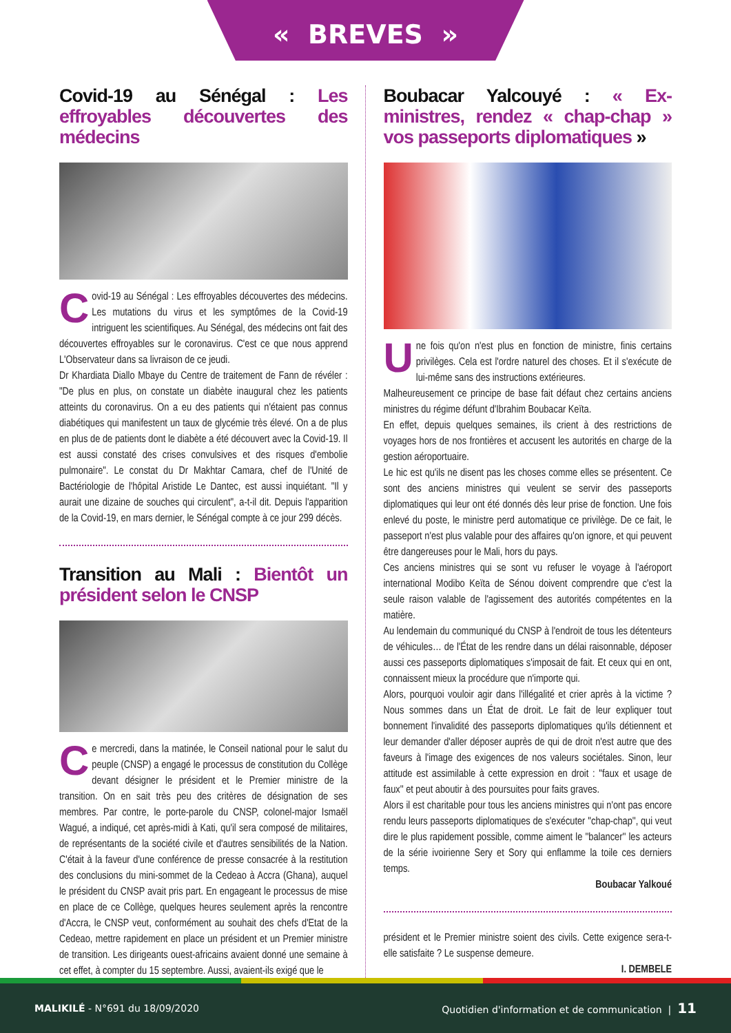« BREVES »
Covid-19 au Sénégal : Les effroyables découvertes des médecins
Covid-19 au Sénégal : Les effroyables découvertes des médecins. Les mutations du virus et les symptômes de la Covid-19 intriguent les scientifiques. Au Sénégal, des médecins ont fait des découvertes effroyables sur le coronavirus. C'est ce que nous apprend L'Observateur dans sa livraison de ce jeudi.
Dr Khardiata Diallo Mbaye du Centre de traitement de Fann de révéler : "De plus en plus, on constate un diabète inaugural chez les patients atteints du coronavirus. On a eu des patients qui n'étaient pas connus diabétiques qui manifestent un taux de glycémie très élevé. On a de plus en plus de de patients dont le diabète a été découvert avec la Covid-19. Il est aussi constaté des crises convulsives et des risques d'embolie pulmonaire". Le constat du Dr Makhtar Camara, chef de l'Unité de Bactériologie de l'hôpital Aristide Le Dantec, est aussi inquiétant. "Il y aurait une dizaine de souches qui circulent", a-t-il dit. Depuis l'apparition de la Covid-19, en mars dernier, le Sénégal compte à ce jour 299 décès.
Transition au Mali : Bientôt un président selon le CNSP
Ce mercredi, dans la matinée, le Conseil national pour le salut du peuple (CNSP) a engagé le processus de constitution du Collège devant désigner le président et le Premier ministre de la transition. On en sait très peu des critères de désignation de ses membres. Par contre, le porte-parole du CNSP, colonel-major Ismaël Wagué, a indiqué, cet après-midi à Kati, qu'il sera composé de militaires, de représentants de la société civile et d'autres sensibilités de la Nation. C'était à la faveur d'une conférence de presse consacrée à la restitution des conclusions du mini-sommet de la Cedeao à Accra (Ghana), auquel le président du CNSP avait pris part. En engageant le processus de mise en place de ce Collège, quelques heures seulement après la rencontre d'Accra, le CNSP veut, conformément au souhait des chefs d'Etat de la Cedeao, mettre rapidement en place un président et un Premier ministre de transition. Les dirigeants ouest-africains avaient donné une semaine à cet effet, à compter du 15 septembre. Aussi, avaient-ils exigé que le
Boubacar Yalcouyé : « Ex-ministres, rendez « chap-chap » vos passeports diplomatiques »
Une fois qu'on n'est plus en fonction de ministre, finis certains privilèges. Cela est l'ordre naturel des choses. Et il s'exécute de lui-même sans des instructions extérieures.
Malheureusement ce principe de base fait défaut chez certains anciens ministres du régime défunt d'Ibrahim Boubacar Keïta.
En effet, depuis quelques semaines, ils crient à des restrictions de voyages hors de nos frontières et accusent les autorités en charge de la gestion aéroportuaire.
Le hic est qu'ils ne disent pas les choses comme elles se présentent. Ce sont des anciens ministres qui veulent se servir des passeports diplomatiques qui leur ont été donnés dès leur prise de fonction. Une fois enlevé du poste, le ministre perd automatique ce privilège. De ce fait, le passeport n'est plus valable pour des affaires qu'on ignore, et qui peuvent être dangereuses pour le Mali, hors du pays.
Ces anciens ministres qui se sont vu refuser le voyage à l'aéroport international Modibo Keïta de Sénou doivent comprendre que c'est la seule raison valable de l'agissement des autorités compétentes en la matière.
Au lendemain du communiqué du CNSP à l'endroit de tous les détenteurs de véhicules… de l'État de les rendre dans un délai raisonnable, déposer aussi ces passeports diplomatiques s'imposait de fait. Et ceux qui en ont, connaissent mieux la procédure que n'importe qui.
Alors, pourquoi vouloir agir dans l'illégalité et crier après à la victime ? Nous sommes dans un État de droit. Le fait de leur expliquer tout bonnement l'invalidité des passeports diplomatiques qu'ils détiennent et leur demander d'aller déposer auprès de qui de droit n'est autre que des faveurs à l'image des exigences de nos valeurs sociétales. Sinon, leur attitude est assimilable à cette expression en droit : ''faux et usage de faux'' et peut aboutir à des poursuites pour faits graves.
Alors il est charitable pour tous les anciens ministres qui n'ont pas encore rendu leurs passeports diplomatiques de s'exécuter ''chap-chap'', qui veut dire le plus rapidement possible, comme aiment le ''balancer'' les acteurs de la série ivoirienne Sery et Sory qui enflamme la toile ces derniers temps.
Boubacar Yalkoué
président et le Premier ministre soient des civils. Cette exigence sera-t-elle satisfaite ? Le suspense demeure.
I. DEMBELE
MALIKILÉ - N°691 du 18/09/2020 Quotidien d'information et de communication | 11